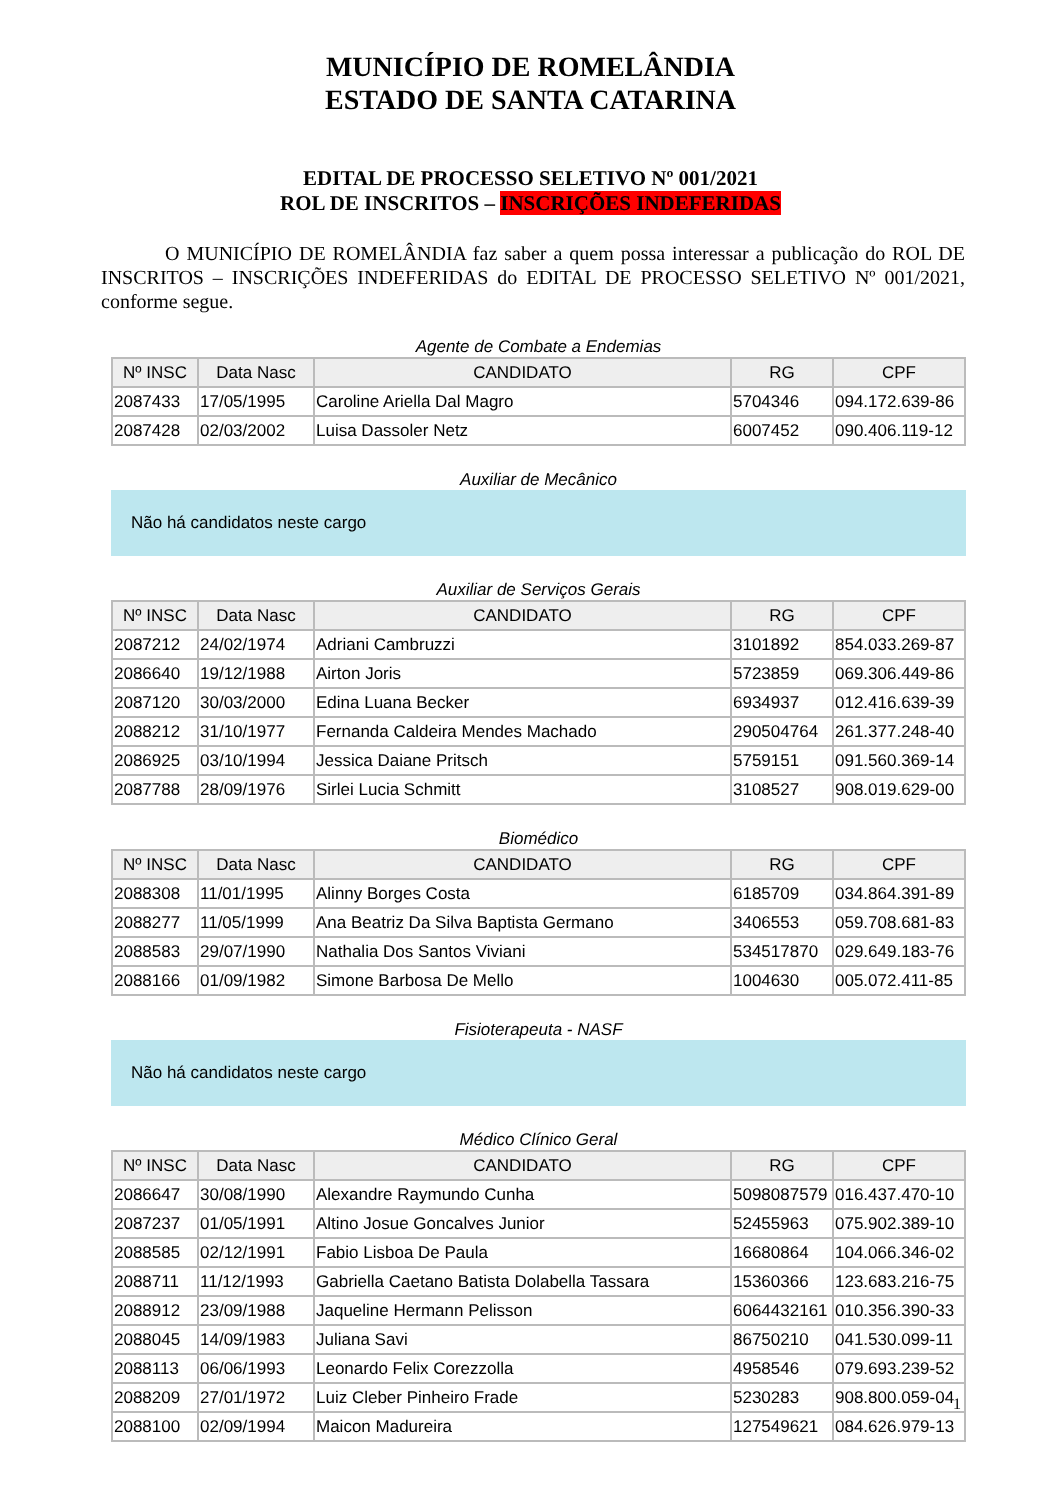MUNICÍPIO DE ROMELÂNDIA
ESTADO DE SANTA CATARINA
EDITAL DE PROCESSO SELETIVO Nº 001/2021
ROL DE INSCRITOS – INSCRIÇÕES INDEFERIDAS
O MUNICÍPIO DE ROMELÂNDIA faz saber a quem possa interessar a publicação do ROL DE INSCRITOS – INSCRIÇÕES INDEFERIDAS do EDITAL DE PROCESSO SELETIVO Nº 001/2021, conforme segue.
Agente de Combate a Endemias
| Nº INSC | Data Nasc | CANDIDATO | RG | CPF |
| --- | --- | --- | --- | --- |
| 2087433 | 17/05/1995 | Caroline Ariella Dal Magro | 5704346 | 094.172.639-86 |
| 2087428 | 02/03/2002 | Luisa Dassoler Netz | 6007452 | 090.406.119-12 |
Auxiliar de Mecânico
Não há candidatos neste cargo
Auxiliar de Serviços Gerais
| Nº INSC | Data Nasc | CANDIDATO | RG | CPF |
| --- | --- | --- | --- | --- |
| 2087212 | 24/02/1974 | Adriani Cambruzzi | 3101892 | 854.033.269-87 |
| 2086640 | 19/12/1988 | Airton Joris | 5723859 | 069.306.449-86 |
| 2087120 | 30/03/2000 | Edina Luana Becker | 6934937 | 012.416.639-39 |
| 2088212 | 31/10/1977 | Fernanda Caldeira Mendes Machado | 290504764 | 261.377.248-40 |
| 2086925 | 03/10/1994 | Jessica Daiane Pritsch | 5759151 | 091.560.369-14 |
| 2087788 | 28/09/1976 | Sirlei Lucia Schmitt | 3108527 | 908.019.629-00 |
Biomédico
| Nº INSC | Data Nasc | CANDIDATO | RG | CPF |
| --- | --- | --- | --- | --- |
| 2088308 | 11/01/1995 | Alinny Borges Costa | 6185709 | 034.864.391-89 |
| 2088277 | 11/05/1999 | Ana Beatriz Da Silva Baptista Germano | 3406553 | 059.708.681-83 |
| 2088583 | 29/07/1990 | Nathalia Dos Santos Viviani | 534517870 | 029.649.183-76 |
| 2088166 | 01/09/1982 | Simone Barbosa De Mello | 1004630 | 005.072.411-85 |
Fisioterapeuta - NASF
Não há candidatos neste cargo
Médico Clínico Geral
| Nº INSC | Data Nasc | CANDIDATO | RG | CPF |
| --- | --- | --- | --- | --- |
| 2086647 | 30/08/1990 | Alexandre Raymundo Cunha | 5098087579 | 016.437.470-10 |
| 2087237 | 01/05/1991 | Altino Josue Goncalves Junior | 52455963 | 075.902.389-10 |
| 2088585 | 02/12/1991 | Fabio Lisboa De Paula | 16680864 | 104.066.346-02 |
| 2088711 | 11/12/1993 | Gabriella Caetano Batista Dolabella Tassara | 15360366 | 123.683.216-75 |
| 2088912 | 23/09/1988 | Jaqueline Hermann Pelisson | 6064432161 | 010.356.390-33 |
| 2088045 | 14/09/1983 | Juliana Savi | 86750210 | 041.530.099-11 |
| 2088113 | 06/06/1993 | Leonardo Felix Corezzolla | 4958546 | 079.693.239-52 |
| 2088209 | 27/01/1972 | Luiz Cleber Pinheiro Frade | 5230283 | 908.800.059-04 |
| 2088100 | 02/09/1994 | Maicon Madureira | 127549621 | 084.626.979-13 |
1